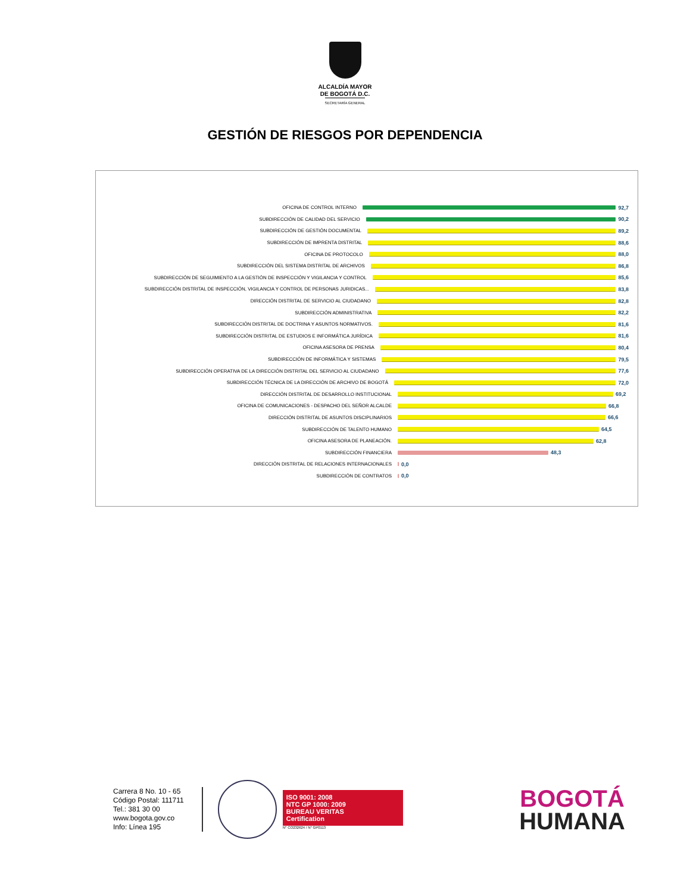ALCALDÍA MAYOR
DE BOGOTÁ D.C.
SECRETARÍA GENERAL
GESTIÓN DE RIESGOS POR DEPENDENCIA
OFICINA DE CONTROL INTERNO 92,7
SUBDIRECCIÓN DE CALIDAD DEL SERVICIO 90,2
SUBDIRECCIÓN DE GESTIÓN DOCUMENTAL 89,2
SUBDIRECCIÓN DE IMPRENTA DISTRITAL 88,6
OFICINA DE PROTOCOLO 88,0
SUBDIRECCIÓN DEL SISTEMA DISTRITAL DE ARCHIVOS 86,8
SUBDIRECCIÓN DE SEGUIMIENTO A LA GESTIÓN DE INSPECCIÓN Y VIGILANCIA Y CONTROL 85,6
SUBDIRECCIÓN DISTRITAL DE INSPECCIÓN, VIGILANCIA Y CONTROL DE PERSONAS JURIDICAS... 83,8
DIRECCIÓN DISTRITAL DE SERVICIO AL CIUDADANO 82,8
SUBDIRECCIÓN ADMINISTRATIVA 82,2
SUBDIRECCIÓN DISTRITAL DE DOCTRINA Y ASUNTOS NORMATIVOS. 81,6
SUBDIRECCIÓN DISTRITAL DE ESTUDIOS E INFORMÁTICA JURÍDICA 81,6
OFICINA ASESORA DE PRENSA 80,4
SUBDIRECCIÓN DE INFORMÁTICA Y SISTEMAS 79,5
SUBDIRECCIÓN OPERATIVA DE LA DIRECCIÓN DISTRITAL DEL SERVICIO AL CIUDADANO 77,6
SUBDIRECCIÓN TÉCNICA DE LA DIRECCIÓN DE ARCHIVO DE BOGOTÁ 72,0
DIRECCIÓN DISTRITAL DE DESARROLLO INSTITUCIONAL 69,2
OFICINA DE COMUNICACIONES - DESPACHO DEL SEÑOR ALCALDE 66,8
DIRECCIÓN DISTRITAL DE ASUNTOS DISCIPLINARIOS 66,6
SUBDIRECCIÓN DE TALENTO HUMANO 64,5
OFICINA ASESORA DE PLANEACIÓN. 62,8
SUBDIRECCIÓN FINANCIERA 48,3
DIRECCIÓN DISTRITAL DE RELACIONES INTERNACIONALES 0,0
SUBDIRECCIÓN DE CONTRATOS 0,0
Carrera 8 No. 10 - 65
Código Postal: 111711
Tel.: 381 30 00
www.bogota.gov.co
Info: Línea 195
ISO 9001: 2008
NTC GP 1000: 2009
BUREAU VERITAS
Certification
N° CO232624 / N° GP0113
BOGOTÁ
HUMANA